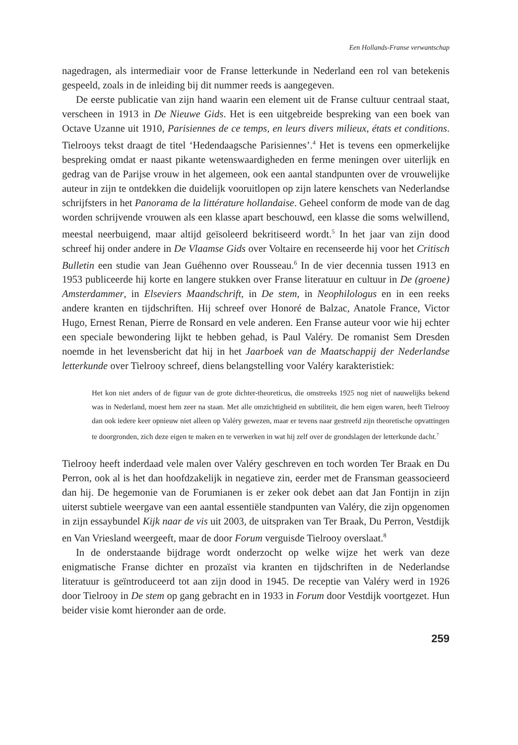Een Hollands-Franse verwantschap
nagedragen, als intermediair voor de Franse letterkunde in Nederland een rol van betekenis gespeeld, zoals in de inleiding bij dit nummer reeds is aangegeven.
De eerste publicatie van zijn hand waarin een element uit de Franse cultuur centraal staat, verscheen in 1913 in De Nieuwe Gids. Het is een uitgebreide bespreking van een boek van Octave Uzanne uit 1910, Parisiennes de ce temps, en leurs divers milieux, états et conditions. Tielrooys tekst draagt de titel ‘Hedendaagsche Parisiennes’.<sup>4</sup> Het is tevens een opmerkelijke bespreking omdat er naast pikante wetenswaardigheden en ferme meningen over uiterlijk en gedrag van de Parijse vrouw in het algemeen, ook een aantal standpunten over de vrouwelijke auteur in zijn te ontdekken die duidelijk vooruitlopen op zijn latere kenschets van Nederlandse schrijfsters in het Panorama de la littérature hollandaise. Geheel conform de mode van de dag worden schrijvende vrouwen als een klasse apart beschouwd, een klasse die soms welwillend, meestal neerbuigend, maar altijd geïsoleerd bekritiseerd wordt.<sup>5</sup> In het jaar van zijn dood schreef hij onder andere in De Vlaamse Gids over Voltaire en recenseerde hij voor het Critisch Bulletin een studie van Jean Guéhenno over Rousseau.<sup>6</sup> In de vier decennia tussen 1913 en 1953 publiceerde hij korte en langere stukken over Franse literatuur en cultuur in De (groene) Amsterdammer, in Elseviers Maandschrift, in De stem, in Neophilologus en in een reeks andere kranten en tijdschriften. Hij schreef over Honoré de Balzac, Anatole France, Victor Hugo, Ernest Renan, Pierre de Ronsard en vele anderen. Een Franse auteur voor wie hij echter een speciale bewondering lijkt te hebben gehad, is Paul Valéry. De romanist Sem Dresden noemde in het levensbericht dat hij in het Jaarboek van de Maatschappij der Nederlandse letterkunde over Tielrooy schreef, diens belangstelling voor Valéry karakteristiek:
Het kon niet anders of de figuur van de grote dichter-theoreticus, die omstreeks 1925 nog niet of nauwelijks bekend was in Nederland, moest hem zeer na staan. Met alle omzichtigheid en subtiliteit, die hem eigen waren, heeft Tielrooy dan ook iedere keer opnieuw niet alleen op Valéry gewezen, maar er tevens naar gestreefd zijn theoretische opvattingen te doorgronden, zich deze eigen te maken en te verwerken in wat hij zelf over de grondslagen der letterkunde dacht.<sup>7</sup>
Tielrooy heeft inderdaad vele malen over Valéry geschreven en toch worden Ter Braak en Du Perron, ook al is het dan hoofdzakelijk in negatieve zin, eerder met de Fransman geassocieerd dan hij. De hegemonie van de Forumianen is er zeker ook debet aan dat Jan Fontijn in zijn uiterst subtiele weergave van een aantal essentiële standpunten van Valéry, die zijn opgenomen in zijn essaybundel Kijk naar de vis uit 2003, de uitspraken van Ter Braak, Du Perron, Vestdijk en Van Vriesland weergeeft, maar de door Forum verguisde Tielrooy overslaat.<sup>8</sup>
In de onderstaande bijdrage wordt onderzocht op welke wijze het werk van deze enigmatische Franse dichter en prozaïst via kranten en tijdschriften in de Nederlandse literatuur is geïntroduceerd tot aan zijn dood in 1945. De receptie van Valéry werd in 1926 door Tielrooy in De stem op gang gebracht en in 1933 in Forum door Vestdijk voortgezet. Hun beider visie komt hieronder aan de orde.
259